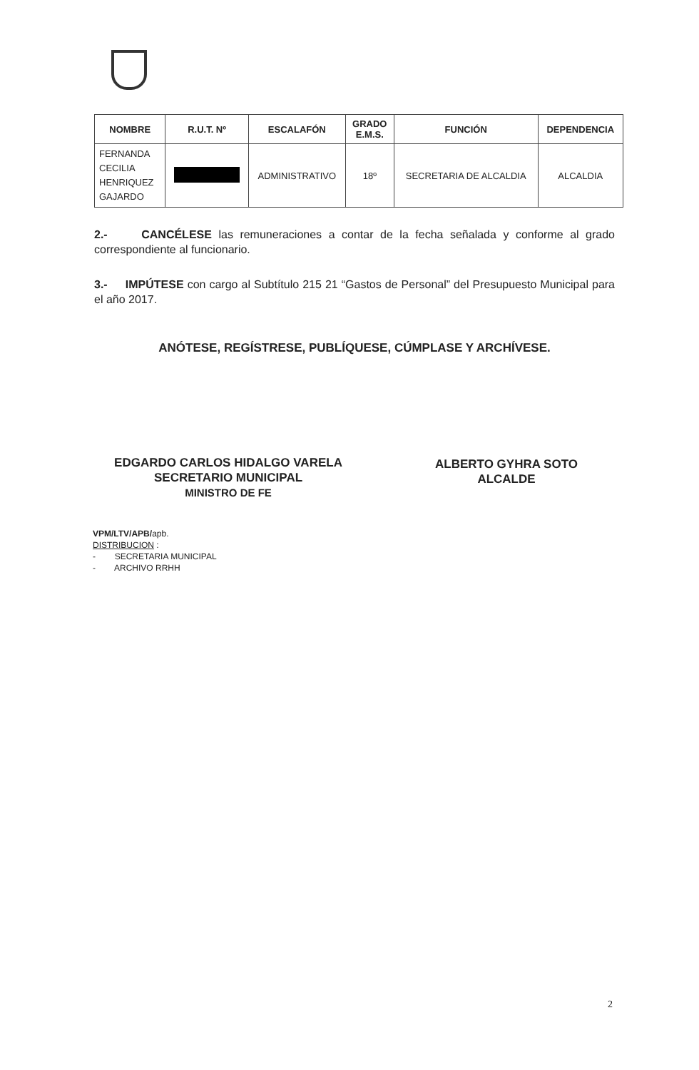| NOMBRE | R.U.T. Nº | ESCALAFÓN | GRADO E.M.S. | FUNCIÓN | DEPENDENCIA |
| --- | --- | --- | --- | --- | --- |
| FERNANDA CECILIA HENRIQUEZ GAJARDO | | ADMINISTRATIVO | 18º | SECRETARIA DE ALCALDIA | ALCALDIA |
2.- CANCÉLESE las remuneraciones a contar de la fecha señalada y conforme al grado correspondiente al funcionario.
3.- IMPÚTESE con cargo al Subtítulo 215 21 “Gastos de Personal” del Presupuesto Municipal para el año 2017.
ANÓTESE, REGÍSTRESE, PUBLÍQUESE, CÚMPLASE Y ARCHÍVESE.
EDGARDO CARLOS HIDALGO VARELA
SECRETARIO MUNICIPAL
MINISTRO DE FE
ALBERTO GYHRA SOTO
ALCALDE
VPM/LTV/APB/apb.
DISTRIBUCION :
- SECRETARIA MUNICIPAL
- ARCHIVO RRHH
2